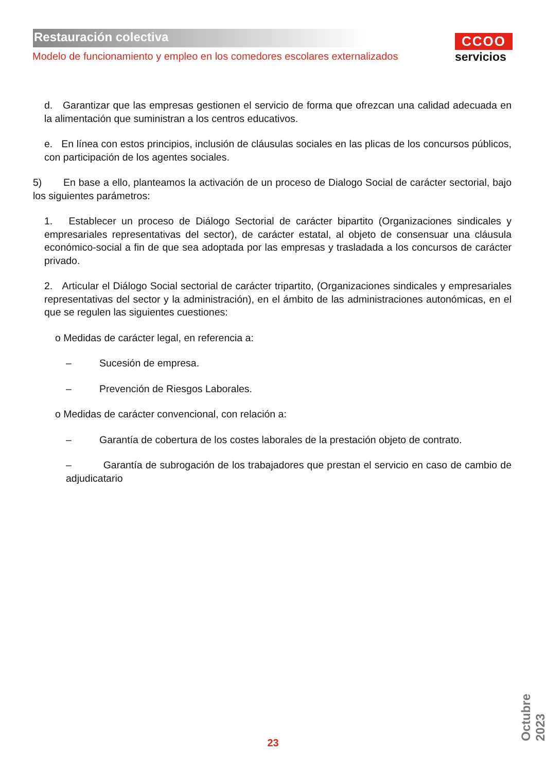Restauración colectiva
Modelo de funcionamiento y empleo en los comedores escolares externalizados
CCOO
servicios
d. Garantizar que las empresas gestionen el servicio de forma que ofrezcan una calidad adecuada en la alimentación que suministran a los centros educativos.
e. En línea con estos principios, inclusión de cláusulas sociales en las plicas de los concursos públicos, con participación de los agentes sociales.
5) En base a ello, planteamos la activación de un proceso de Dialogo Social de carácter sectorial, bajo los siguientes parámetros:
1. Establecer un proceso de Diálogo Sectorial de carácter bipartito (Organizaciones sindicales y empresariales representativas del sector), de carácter estatal, al objeto de consensuar una cláusula económico-social a fin de que sea adoptada por las empresas y trasladada a los concursos de carácter privado.
2. Articular el Diálogo Social sectorial de carácter tripartito, (Organizaciones sindicales y empresariales representativas del sector y la administración), en el ámbito de las administraciones autonómicas, en el que se regulen las siguientes cuestiones:
o Medidas de carácter legal, en referencia a:
– Sucesión de empresa.
– Prevención de Riesgos Laborales.
o Medidas de carácter convencional, con relación a:
– Garantía de cobertura de los costes laborales de la prestación objeto de contrato.
– Garantía de subrogación de los trabajadores que prestan el servicio en caso de cambio de adjudicatario
23
Octubre 2023